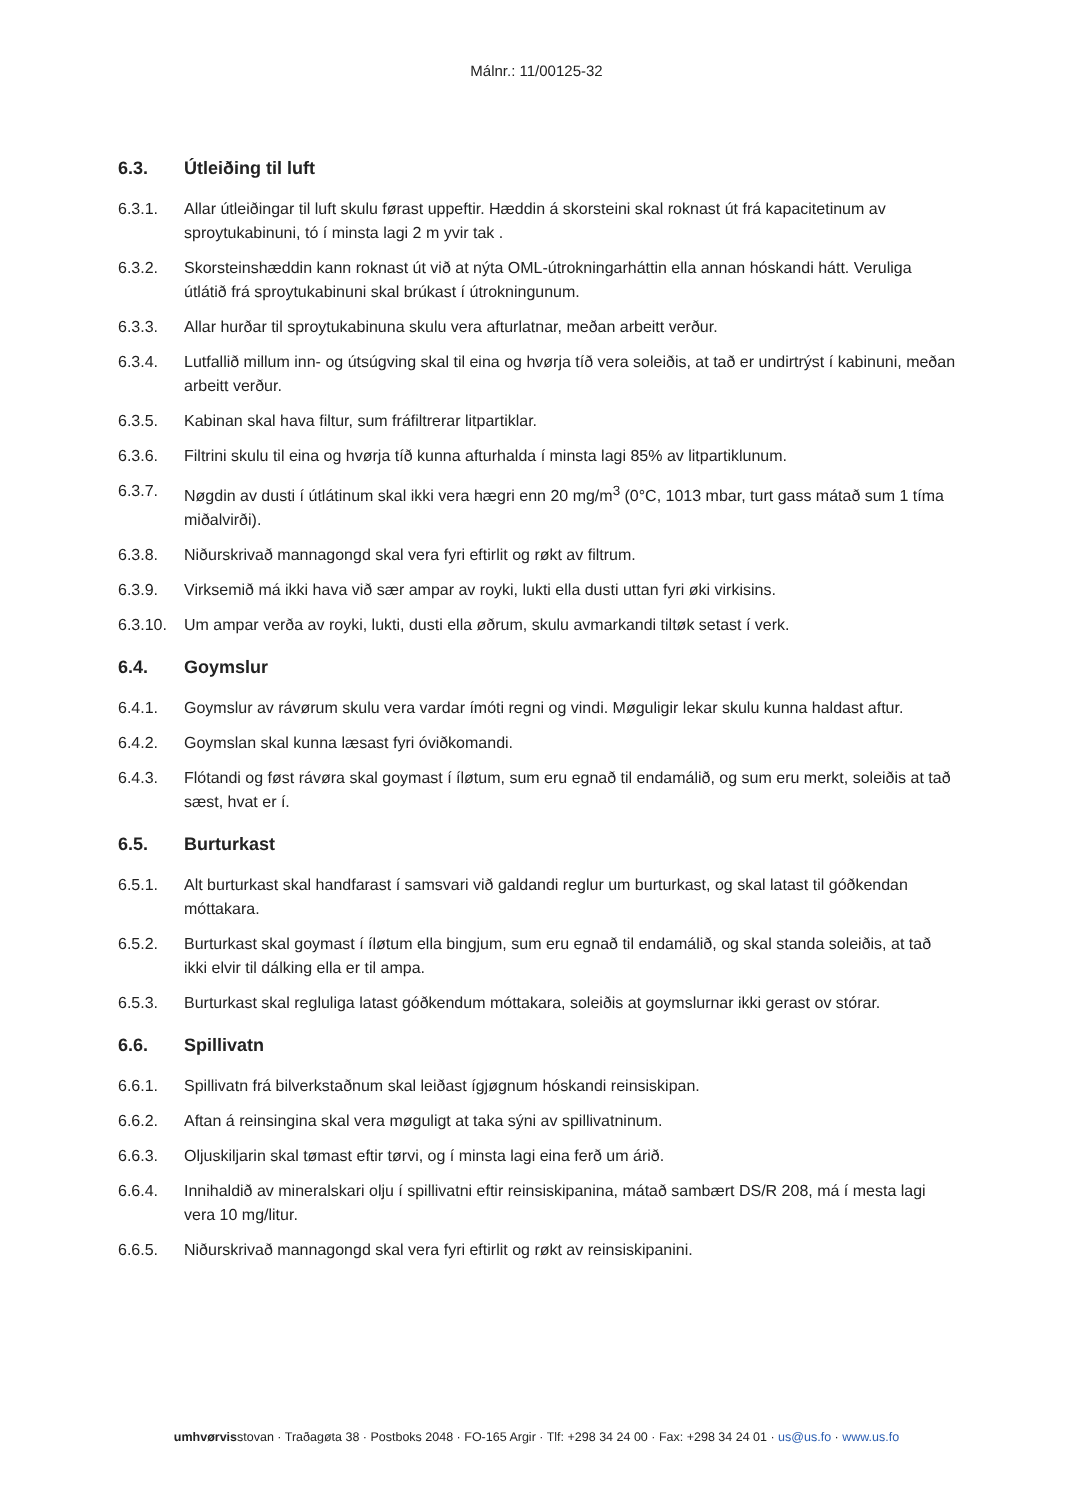Málnr.: 11/00125-32
6.3. Útleiðing til luft
6.3.1. Allar útleiðingar til luft skulu førast uppeftir. Hæddin á skorsteini skal roknast út frá kapacitetinum av sproytukabinuni, tó í minsta lagi 2 m yvir tak .
6.3.2. Skorsteinshæddin kann roknast út við at nýta OML-útrokningarháttin ella annan hóskandi hátt. Veruliga útlátið frá sproytukabinuni skal brúkast í útrokningunum.
6.3.3. Allar hurðar til sproytukabinuna skulu vera afturlatnar, meðan arbeitt verður.
6.3.4. Lutfallið millum inn- og útsúgving skal til eina og hvørja tíð vera soleiðis, at tað er undirtrýst í kabinuni, meðan arbeitt verður.
6.3.5. Kabinan skal hava filtur, sum fráfiltrerar litpartiklar.
6.3.6. Filtrini skulu til eina og hvørja tíð kunna afturhalda í minsta lagi 85% av litpartiklunum.
6.3.7. Nøgdin av dusti í útlátinum skal ikki vera hægri enn 20 mg/m<sup>3</sup> (0°C, 1013 mbar, turt gass mátað sum 1 tíma miðalvirði).
6.3.8. Niðurskrivað mannagongd skal vera fyri eftirlit og røkt av filtrum.
6.3.9. Virksemið má ikki hava við sær ampar av royki, lukti ella dusti uttan fyri øki virkisins.
6.3.10. Um ampar verða av royki, lukti, dusti ella øðrum, skulu avmarkandi tiltøk setast í verk.
6.4. Goymslur
6.4.1. Goymslur av rávørum skulu vera vardar ímóti regni og vindi. Møguligir lekar skulu kunna haldast aftur.
6.4.2. Goymslan skal kunna læsast fyri óviðkomandi.
6.4.3. Flótandi og føst rávøra skal goymast í íløtum, sum eru egnað til endamálið, og sum eru merkt, soleiðis at tað sæst, hvat er í.
6.5. Burturkast
6.5.1. Alt burturkast skal handfarast í samsvari við galdandi reglur um burturkast, og skal latast til góðkendan móttakara.
6.5.2. Burturkast skal goymast í íløtum ella bingjum, sum eru egnað til endamálið, og skal standa soleiðis, at tað ikki elvir til dálking ella er til ampa.
6.5.3. Burturkast skal regluliga latast góðkendum móttakara, soleiðis at goymslurnar ikki gerast ov stórar.
6.6. Spillivatn
6.6.1. Spillivatn frá bilverkstaðnum skal leiðast ígjøgnum hóskandi reinsiskipan.
6.6.2. Aftan á reinsingina skal vera møguligt at taka sýni av spillivatninum.
6.6.3. Oljuskiljarin skal tømast eftir tørvi, og í minsta lagi eina ferð um árið.
6.6.4. Innihaldið av mineralskari olju í spillivatni eftir reinsiskipanina, mátað sambært DS/R 208, má í mesta lagi vera 10 mg/litur.
6.6.5. Niðurskrivað mannagongd skal vera fyri eftirlit og røkt av reinsiskipanini.
umhvørvisstovan · Traðagøta 38 · Postboks 2048 · FO-165 Argir · Tlf: +298 34 24 00 · Fax: +298 34 24 01 · us@us.fo · www.us.fo